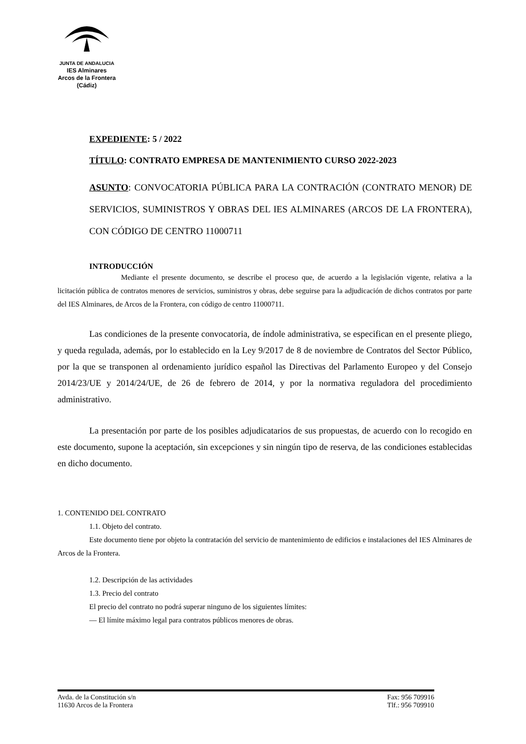JUNTA DE ANDALUCIA
IES Alminares
Arcos de la Frontera
(Cádiz)
EXPEDIENTE: 5 / 2022
TÍTULO: CONTRATO EMPRESA DE MANTENIMIENTO CURSO 2022-2023
ASUNTO: CONVOCATORIA PÚBLICA PARA LA CONTRACIÓN (CONTRATO MENOR) DE SERVICIOS, SUMINISTROS Y OBRAS DEL IES ALMINARES (ARCOS DE LA FRONTERA), CON CÓDIGO DE CENTRO 11000711
INTRODUCCIÓN
Mediante el presente documento, se describe el proceso que, de acuerdo a la legislación vigente, relativa a la licitación pública de contratos menores de servicios, suministros y obras, debe seguirse para la adjudicación de dichos contratos por parte del IES Alminares, de Arcos de la Frontera, con código de centro 11000711.
Las condiciones de la presente convocatoria, de índole administrativa, se especifican en el presente pliego, y queda regulada, además, por lo establecido en la Ley 9/2017 de 8 de noviembre de Contratos del Sector Público, por la que se transponen al ordenamiento jurídico español las Directivas del Parlamento Europeo y del Consejo 2014/23/UE y 2014/24/UE, de 26 de febrero de 2014, y por la normativa reguladora del procedimiento administrativo.
La presentación por parte de los posibles adjudicatarios de sus propuestas, de acuerdo con lo recogido en este documento, supone la aceptación, sin excepciones y sin ningún tipo de reserva, de las condiciones establecidas en dicho documento.
1. CONTENIDO DEL CONTRATO
1.1. Objeto del contrato.
Este documento tiene por objeto la contratación del servicio de mantenimiento de edificios e instalaciones del IES Alminares de Arcos de la Frontera.
1.2. Descripción de las actividades
1.3. Precio del contrato
El precio del contrato no podrá superar ninguno de los siguientes límites:
— El límite máximo legal para contratos públicos menores de obras.
Avda. de la Constitución s/n
11630 Arcos de la Frontera
Fax: 956 709916
Tlf.: 956 709910